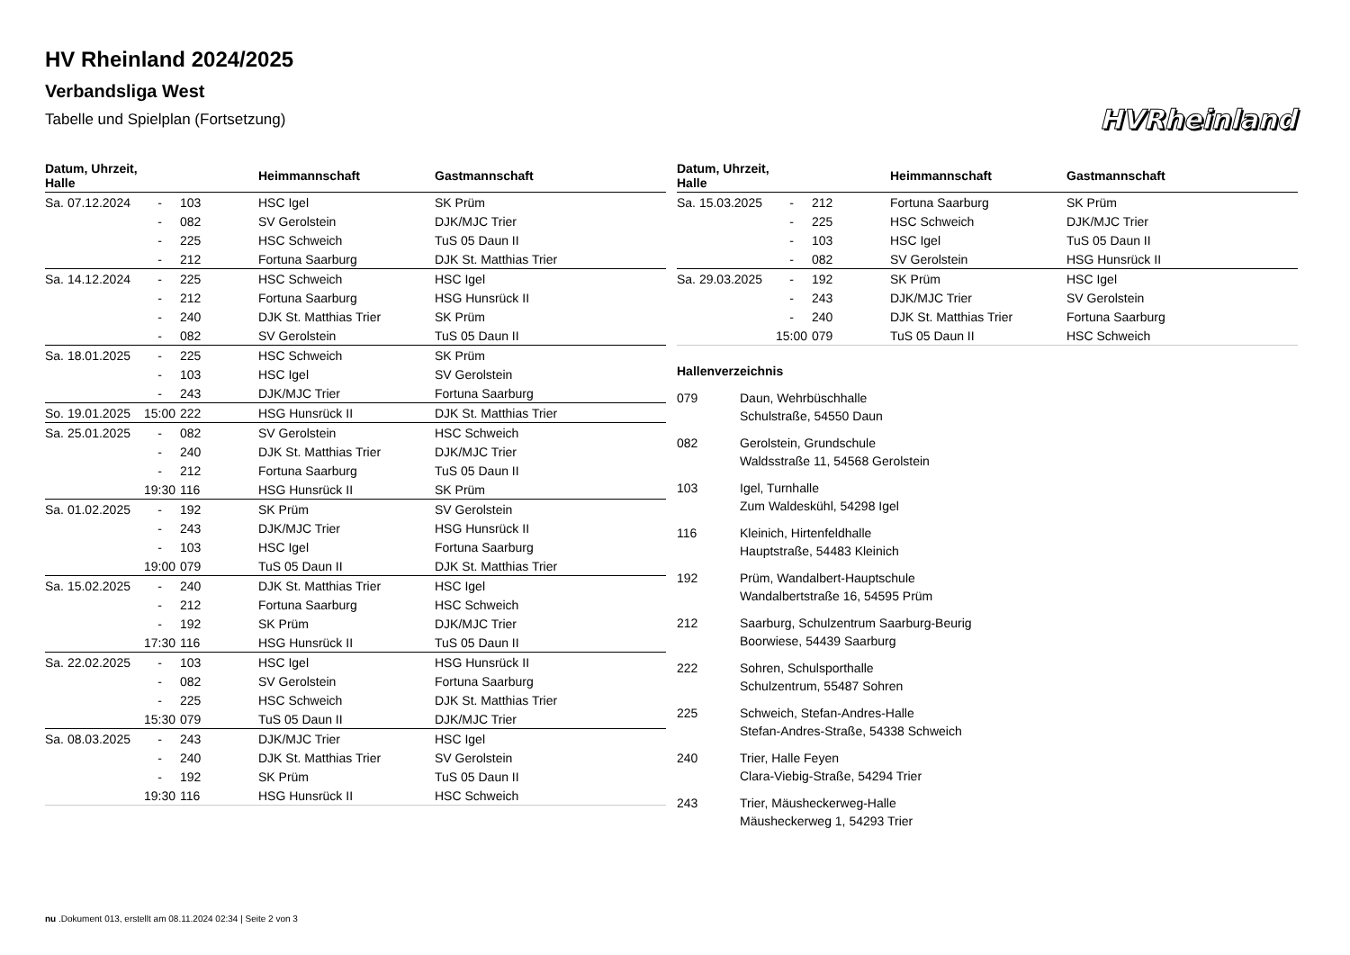HV Rheinland 2024/2025
Verbandsliga West
Tabelle und Spielplan (Fortsetzung)
HVRheinland
| Datum, Uhrzeit, Halle | | | Heimmannschaft | Gastmannschaft |
| --- | --- | --- | --- | --- |
| Sa. 07.12.2024 | - | 103 | HSC Igel | SK Prüm |
| | - | 082 | SV Gerolstein | DJK/MJC Trier |
| | - | 225 | HSC Schweich | TuS 05 Daun II |
| | - | 212 | Fortuna Saarburg | DJK St. Matthias Trier |
| Sa. 14.12.2024 | - | 225 | HSC Schweich | HSC Igel |
| | - | 212 | Fortuna Saarburg | HSG Hunsrück II |
| | - | 240 | DJK St. Matthias Trier | SK Prüm |
| | - | 082 | SV Gerolstein | TuS 05 Daun II |
| Sa. 18.01.2025 | - | 225 | HSC Schweich | SK Prüm |
| | - | 103 | HSC Igel | SV Gerolstein |
| | - | 243 | DJK/MJC Trier | Fortuna Saarburg |
| So. 19.01.2025 | 15:00 | 222 | HSG Hunsrück II | DJK St. Matthias Trier |
| Sa. 25.01.2025 | - | 082 | SV Gerolstein | HSC Schweich |
| | - | 240 | DJK St. Matthias Trier | DJK/MJC Trier |
| | - | 212 | Fortuna Saarburg | TuS 05 Daun II |
| | 19:30 | 116 | HSG Hunsrück II | SK Prüm |
| Sa. 01.02.2025 | - | 192 | SK Prüm | SV Gerolstein |
| | - | 243 | DJK/MJC Trier | HSG Hunsrück II |
| | - | 103 | HSC Igel | Fortuna Saarburg |
| | 19:00 | 079 | TuS 05 Daun II | DJK St. Matthias Trier |
| Sa. 15.02.2025 | - | 240 | DJK St. Matthias Trier | HSC Igel |
| | - | 212 | Fortuna Saarburg | HSC Schweich |
| | - | 192 | SK Prüm | DJK/MJC Trier |
| | 17:30 | 116 | HSG Hunsrück II | TuS 05 Daun II |
| Sa. 22.02.2025 | - | 103 | HSC Igel | HSG Hunsrück II |
| | - | 082 | SV Gerolstein | Fortuna Saarburg |
| | - | 225 | HSC Schweich | DJK St. Matthias Trier |
| | 15:30 | 079 | TuS 05 Daun II | DJK/MJC Trier |
| Sa. 08.03.2025 | - | 243 | DJK/MJC Trier | HSC Igel |
| | - | 240 | DJK St. Matthias Trier | SV Gerolstein |
| | - | 192 | SK Prüm | TuS 05 Daun II |
| | 19:30 | 116 | HSG Hunsrück II | HSC Schweich |
| Datum, Uhrzeit, Halle | | | Heimmannschaft | Gastmannschaft |
| --- | --- | --- | --- | --- |
| Sa. 15.03.2025 | - | 212 | Fortuna Saarburg | SK Prüm |
| | - | 225 | HSC Schweich | DJK/MJC Trier |
| | - | 103 | HSC Igel | TuS 05 Daun II |
| | - | 082 | SV Gerolstein | HSG Hunsrück II |
| Sa. 29.03.2025 | - | 192 | SK Prüm | HSC Igel |
| | - | 243 | DJK/MJC Trier | SV Gerolstein |
| | - | 240 | DJK St. Matthias Trier | Fortuna Saarburg |
| | 15:00 | 079 | TuS 05 Daun II | HSC Schweich |
Hallenverzeichnis
079 Daun, Wehrbüschhalle
Schulstraße, 54550 Daun
082 Gerolstein, Grundschule
Waldsstraße 11, 54568 Gerolstein
103 Igel, Turnhalle
Zum Waldeskühl, 54298 Igel
116 Kleinich, Hirtenfeldhalle
Hauptstraße, 54483 Kleinich
192 Prüm, Wandalbert-Hauptschule
Wandalbertstraße 16, 54595 Prüm
212 Saarburg, Schulzentrum Saarburg-Beurig
Boorwiese, 54439 Saarburg
222 Sohren, Schulsporthalle
Schulzentrum, 55487 Sohren
225 Schweich, Stefan-Andres-Halle
Stefan-Andres-Straße, 54338 Schweich
240 Trier, Halle Feyen
Clara-Viebig-Straße, 54294 Trier
243 Trier, Mäusheckerweg-Halle
Mäusheckerweg 1, 54293 Trier
nu .Dokument 013, erstellt am 08.11.2024 02:34 | Seite 2 von 3